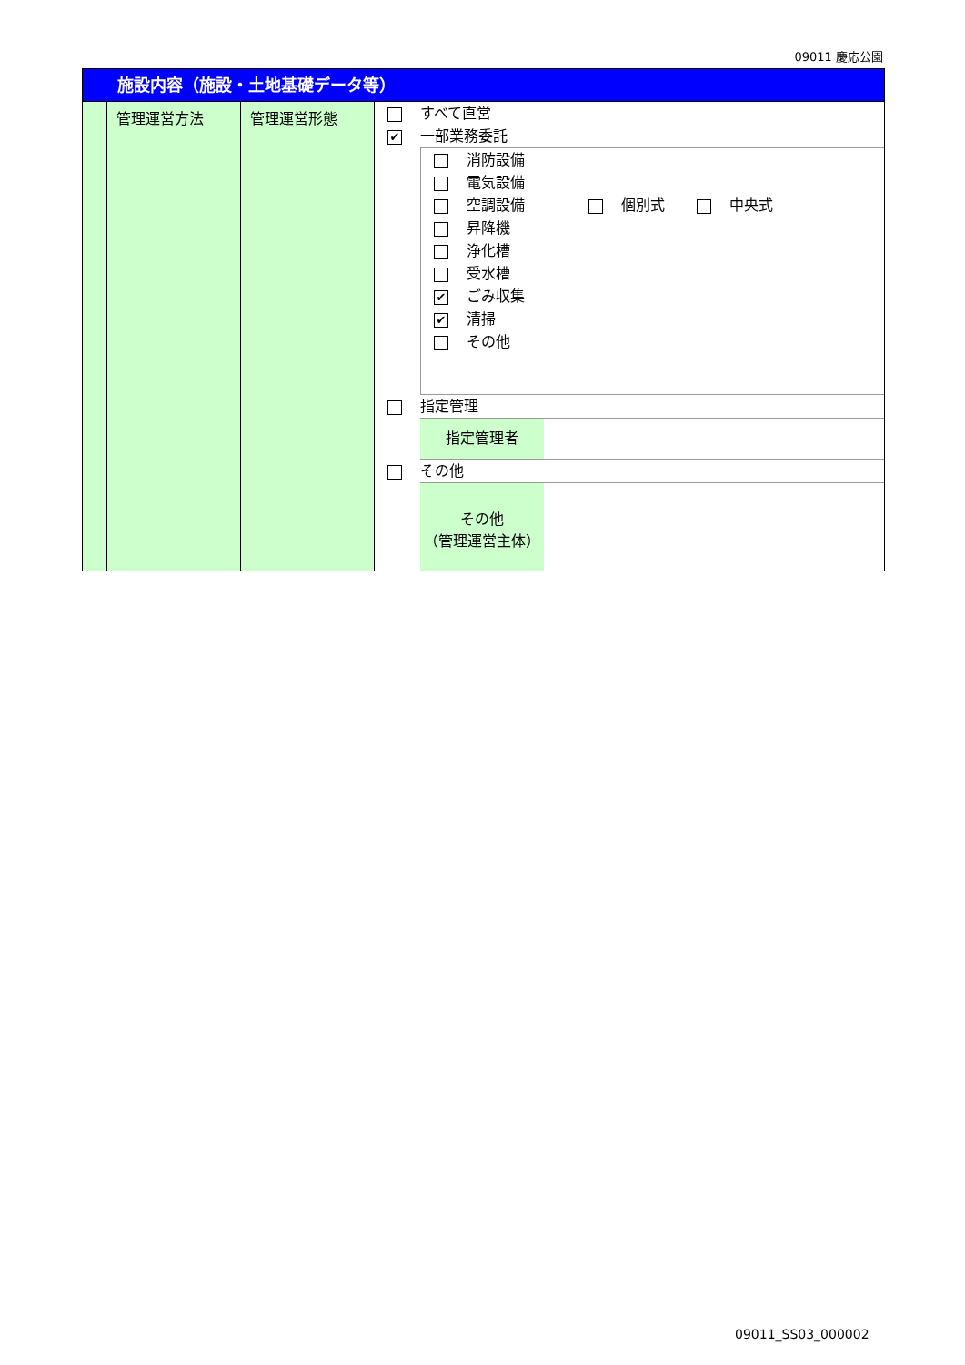09011 慶応公園
施設内容（施設・土地基礎データ等）
| | 管理運営方法 | 管理運営形態 | すべて直営 ✔ 一部業務委託 消防設備 電気設備 空調設備 個別式 中央式 昇降機 浄化槽 受水槽 ✔ ごみ収集 ✔ 清掃 その他 指定管理 指定管理者 その他 その他 （管理運営主体） |
09011_SS03_000002